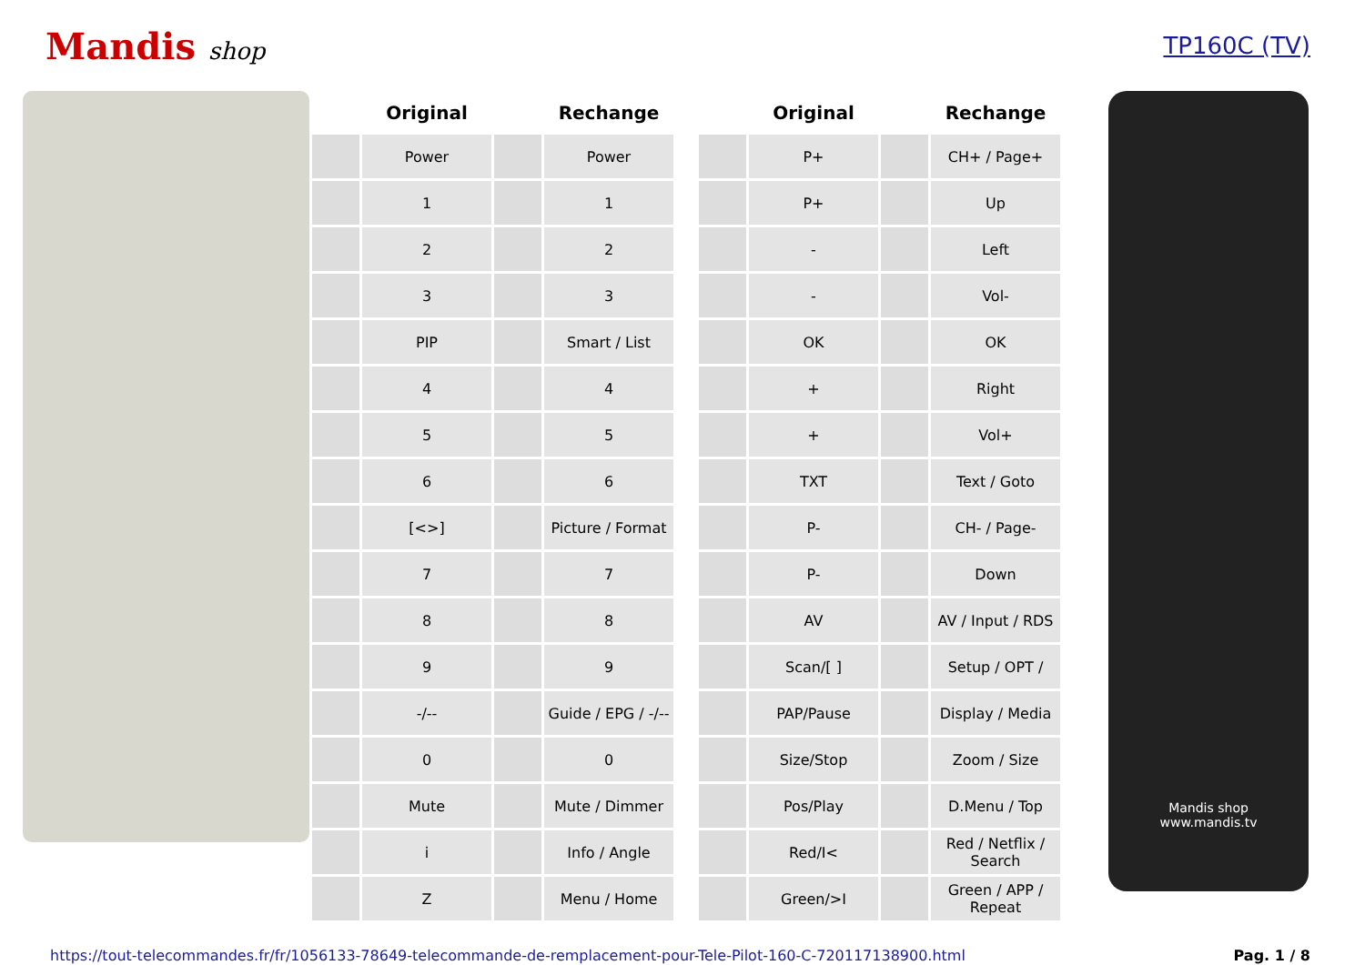Mandis shop TP160C (TV)
| | Original | | Rechange | | | Original | | Rechange |
| --- | --- | --- | --- | --- | --- | --- | --- | --- |
| | Power | | Power | | | P+ | | CH+ / Page+ |
| | 1 | | 1 | | | P+ | | Up |
| | 2 | | 2 | | | - | | Left |
| | 3 | | 3 | | | - | | Vol- |
| | PIP | | Smart / List | | | OK | | OK |
| | 4 | | 4 | | | + | | Right |
| | 5 | | 5 | | | + | | Vol+ |
| | 6 | | 6 | | | TXT | | Text / Goto |
| | [<>] | | Picture / Format | | | P- | | CH- / Page- |
| | 7 | | 7 | | | P- | | Down |
| | 8 | | 8 | | | AV | | AV / Input / RDS |
| | 9 | | 9 | | | Scan/[ ] | | Setup / OPT / |
| | -/-- | | Guide / EPG / -/-- | | | PAP/Pause | | Display / Media |
| | 0 | | 0 | | | Size/Stop | | Zoom / Size |
| | Mute | | Mute / Dimmer | | | Pos/Play | | D.Menu / Top |
| | i | | Info / Angle | | | Red/I< | | Red / Netflix / Search |
| | Z | | Menu / Home | | | Green/>I | | Green / APP / Repeat |
Mandis shop
www.mandis.tv
https://tout-telecommandes.fr/fr/1056133-78649-telecommande-de-remplacement-pour-Tele-Pilot-160-C-720117138900.html Pag. 1 / 8